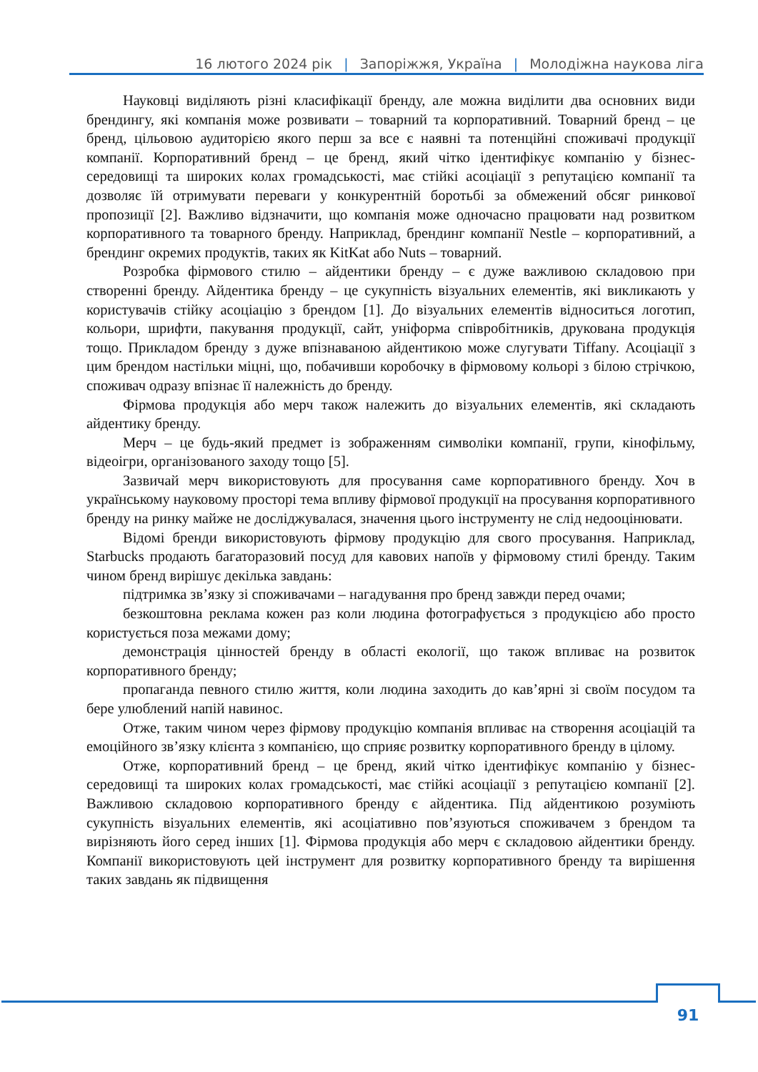16 лютого 2024 рік | Запоріжжя, Україна | Молодіжна наукова ліга
Науковці виділяють різні класифікації бренду, але можна виділити два основних види брендингу, які компанія може розвивати – товарний та корпоративний. Товарний бренд – це бренд, цільовою аудиторією якого перш за все є наявні та потенційні споживачі продукції компанії. Корпоративний бренд – це бренд, який чітко ідентифікує компанію у бізнес-середовищі та широких колах громадськості, має стійкі асоціації з репутацією компанії та дозволяє їй отримувати переваги у конкурентній боротьбі за обмежений обсяг ринкової пропозиції [2]. Важливо відзначити, що компанія може одночасно працювати над розвитком корпоративного та товарного бренду. Наприклад, брендинг компанії Nestle – корпоративний, а брендинг окремих продуктів, таких як KitKat або Nuts – товарний.
Розробка фірмового стилю – айдентики бренду – є дуже важливою складовою при створенні бренду. Айдентика бренду – це сукупність візуальних елементів, які викликають у користувачів стійку асоціацію з брендом [1]. До візуальних елементів відноситься логотип, кольори, шрифти, пакування продукції, сайт, уніформа співробітників, друкована продукція тощо. Прикладом бренду з дуже впізнаваною айдентикою може слугувати Tiffany. Асоціації з цим брендом настільки міцні, що, побачивши коробочку в фірмовому кольорі з білою стрічкою, споживач одразу впізнає її належність до бренду.
Фірмова продукція або мерч також належить до візуальних елементів, які складають айдентику бренду.
Мерч – це будь-який предмет із зображенням символіки компанії, групи, кінофільму, відеоігри, організованого заходу тощо [5].
Зазвичай мерч використовують для просування саме корпоративного бренду. Хоч в українському науковому просторі тема впливу фірмової продукції на просування корпоративного бренду на ринку майже не досліджувалася, значення цього інструменту не слід недооцінювати.
Відомі бренди використовують фірмову продукцію для свого просування. Наприклад, Starbucks продають багаторазовий посуд для кавових напоїв у фірмовому стилі бренду. Таким чином бренд вирішує декілька завдань:
підтримка зв’язку зі споживачами – нагадування про бренд завжди перед очами;
безкоштовна реклама кожен раз коли людина фотографується з продукцією або просто користується поза межами дому;
демонстрація цінностей бренду в області екології, що також впливає на розвиток корпоративного бренду;
пропаганда певного стилю життя, коли людина заходить до кав’ярні зі своїм посудом та бере улюблений напій навинос.
Отже, таким чином через фірмову продукцію компанія впливає на створення асоціацій та емоційного зв’язку клієнта з компанією, що сприяє розвитку корпоративного бренду в цілому.
Отже, корпоративний бренд – це бренд, який чітко ідентифікує компанію у бізнес-середовищі та широких колах громадськості, має стійкі асоціації з репутацією компанії [2]. Важливою складовою корпоративного бренду є айдентика. Під айдентикою розуміють сукупність візуальних елементів, які асоціативно пов’язуються споживачем з брендом та вирізняють його серед інших [1]. Фірмова продукція або мерч є складовою айдентики бренду. Компанії використовують цей інструмент для розвитку корпоративного бренду та вирішення таких завдань як підвищення
91